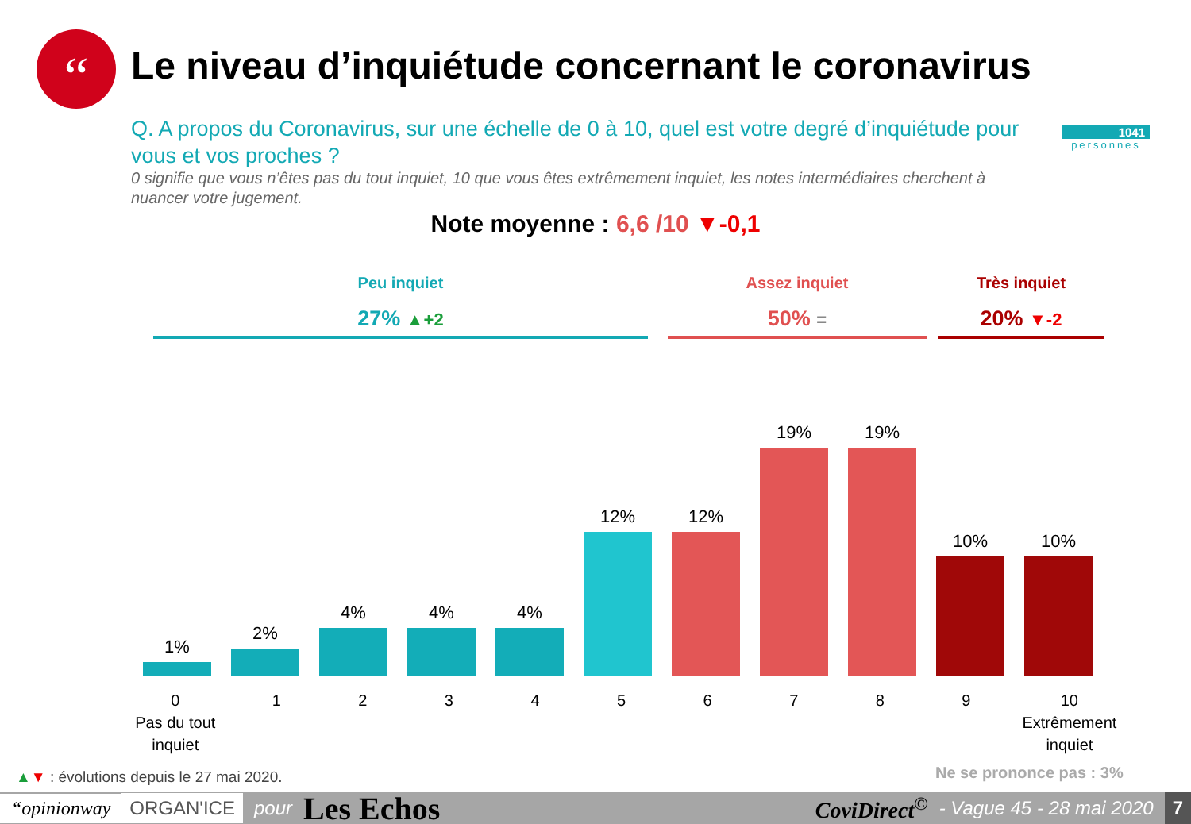“
Le niveau d’inquiétude concernant le coronavirus
Q. A propos du Coronavirus, sur une échelle de 0 à 10, quel est votre degré d’inquiétude pour vous et vos proches ?
0 signifie que vous n’êtes pas du tout inquiet, 10 que vous êtes extrêmement inquiet, les notes intermédiaires cherchent à nuancer votre jugement.
1041
personnes
Note moyenne : 6,6 /10 ▼-0,1
Peu inquiet
27% ▲+2
Assez inquiet
50% =
Très inquiet
20% ▼-2
1%
2%
4%
4%
4%
12%
12%
19%
19%
10%
10%
0
Pas du tout inquiet 123456789 10
Extrêmement inquiet
▲▼ : évolutions depuis le 27 mai 2020.
Ne se prononce pas : 3%
“opinionway ORGAN'ICE pour Les Echos CoviDirect<sup>©</sup> - Vague 45 - 28 mai 2020 7